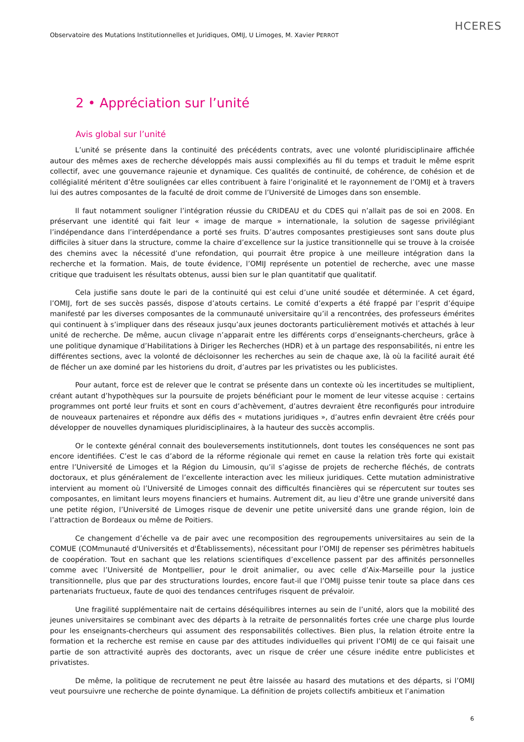HCERES
Observatoire des Mutations Institutionnelles et Juridiques, OMIJ, U Limoges, M. Xavier PERROT
2 • Appréciation sur l’unité
Avis global sur l’unité
L’unité se présente dans la continuité des précédents contrats, avec une volonté pluridisciplinaire affichée autour des mêmes axes de recherche développés mais aussi complexifiés au fil du temps et traduit le même esprit collectif, avec une gouvernance rajeunie et dynamique. Ces qualités de continuité, de cohérence, de cohésion et de collégialité méritent d’être soulignées car elles contribuent à faire l’originalité et le rayonnement de l’OMIJ et à travers lui des autres composantes de la faculté de droit comme de l’Université de Limoges dans son ensemble.
Il faut notamment souligner l’intégration réussie du CRIDEAU et du CDES qui n’allait pas de soi en 2008. En préservant une identité qui fait leur « image de marque » internationale, la solution de sagesse privilégiant l’indépendance dans l’interdépendance a porté ses fruits. D’autres composantes prestigieuses sont sans doute plus difficiles à situer dans la structure, comme la chaire d’excellence sur la justice transitionnelle qui se trouve à la croisée des chemins avec la nécessité d’une refondation, qui pourrait être propice à une meilleure intégration dans la recherche et la formation. Mais, de toute évidence, l’OMIJ représente un potentiel de recherche, avec une masse critique que traduisent les résultats obtenus, aussi bien sur le plan quantitatif que qualitatif.
Cela justifie sans doute le pari de la continuité qui est celui d’une unité soudée et déterminée. A cet égard, l’OMIJ, fort de ses succès passés, dispose d’atouts certains. Le comité d’experts a été frappé par l’esprit d’équipe manifesté par les diverses composantes de la communauté universitaire qu’il a rencontrées, des professeurs émérites qui continuent à s’impliquer dans des réseaux jusqu’aux jeunes doctorants particulièrement motivés et attachés à leur unité de recherche. De même, aucun clivage n’apparait entre les différents corps d’enseignants-chercheurs, grâce à une politique dynamique d’Habilitations à Diriger les Recherches (HDR) et à un partage des responsabilités, ni entre les différentes sections, avec la volonté de décloisonner les recherches au sein de chaque axe, là où la facilité aurait été de flécher un axe dominé par les historiens du droit, d’autres par les privatistes ou les publicistes.
Pour autant, force est de relever que le contrat se présente dans un contexte où les incertitudes se multiplient, créant autant d’hypothèques sur la poursuite de projets bénéficiant pour le moment de leur vitesse acquise : certains programmes ont porté leur fruits et sont en cours d’achèvement, d’autres devraient être reconfigurés pour introduire de nouveaux partenaires et répondre aux défis des « mutations juridiques », d’autres enfin devraient être créés pour développer de nouvelles dynamiques pluridisciplinaires, à la hauteur des succès accomplis.
Or le contexte général connait des bouleversements institutionnels, dont toutes les conséquences ne sont pas encore identifiées. C’est le cas d’abord de la réforme régionale qui remet en cause la relation très forte qui existait entre l’Université de Limoges et la Région du Limousin, qu’il s’agisse de projets de recherche fléchés, de contrats doctoraux, et plus généralement de l’excellente interaction avec les milieux juridiques. Cette mutation administrative intervient au moment où l’Université de Limoges connait des difficultés financières qui se répercutent sur toutes ses composantes, en limitant leurs moyens financiers et humains. Autrement dit, au lieu d’être une grande université dans une petite région, l’Université de Limoges risque de devenir une petite université dans une grande région, loin de l’attraction de Bordeaux ou même de Poitiers.
Ce changement d’échelle va de pair avec une recomposition des regroupements universitaires au sein de la COMUE (COMmunauté d'Universités et d'Établissements), nécessitant pour l’OMIJ de repenser ses périmètres habituels de coopération. Tout en sachant que les relations scientifiques d’excellence passent par des affinités personnelles comme avec l’Université de Montpellier, pour le droit animalier, ou avec celle d’Aix-Marseille pour la justice transitionnelle, plus que par des structurations lourdes, encore faut-il que l’OMIJ puisse tenir toute sa place dans ces partenariats fructueux, faute de quoi des tendances centrifuges risquent de prévaloir.
Une fragilité supplémentaire nait de certains déséquilibres internes au sein de l’unité, alors que la mobilité des jeunes universitaires se combinant avec des départs à la retraite de personnalités fortes crée une charge plus lourde pour les enseignants-chercheurs qui assument des responsabilités collectives. Bien plus, la relation étroite entre la formation et la recherche est remise en cause par des attitudes individuelles qui privent l’OMIJ de ce qui faisait une partie de son attractivité auprès des doctorants, avec un risque de créer une césure inédite entre publicistes et privatistes.
De même, la politique de recrutement ne peut être laissée au hasard des mutations et des départs, si l’OMIJ veut poursuivre une recherche de pointe dynamique. La définition de projets collectifs ambitieux et l’animation
6